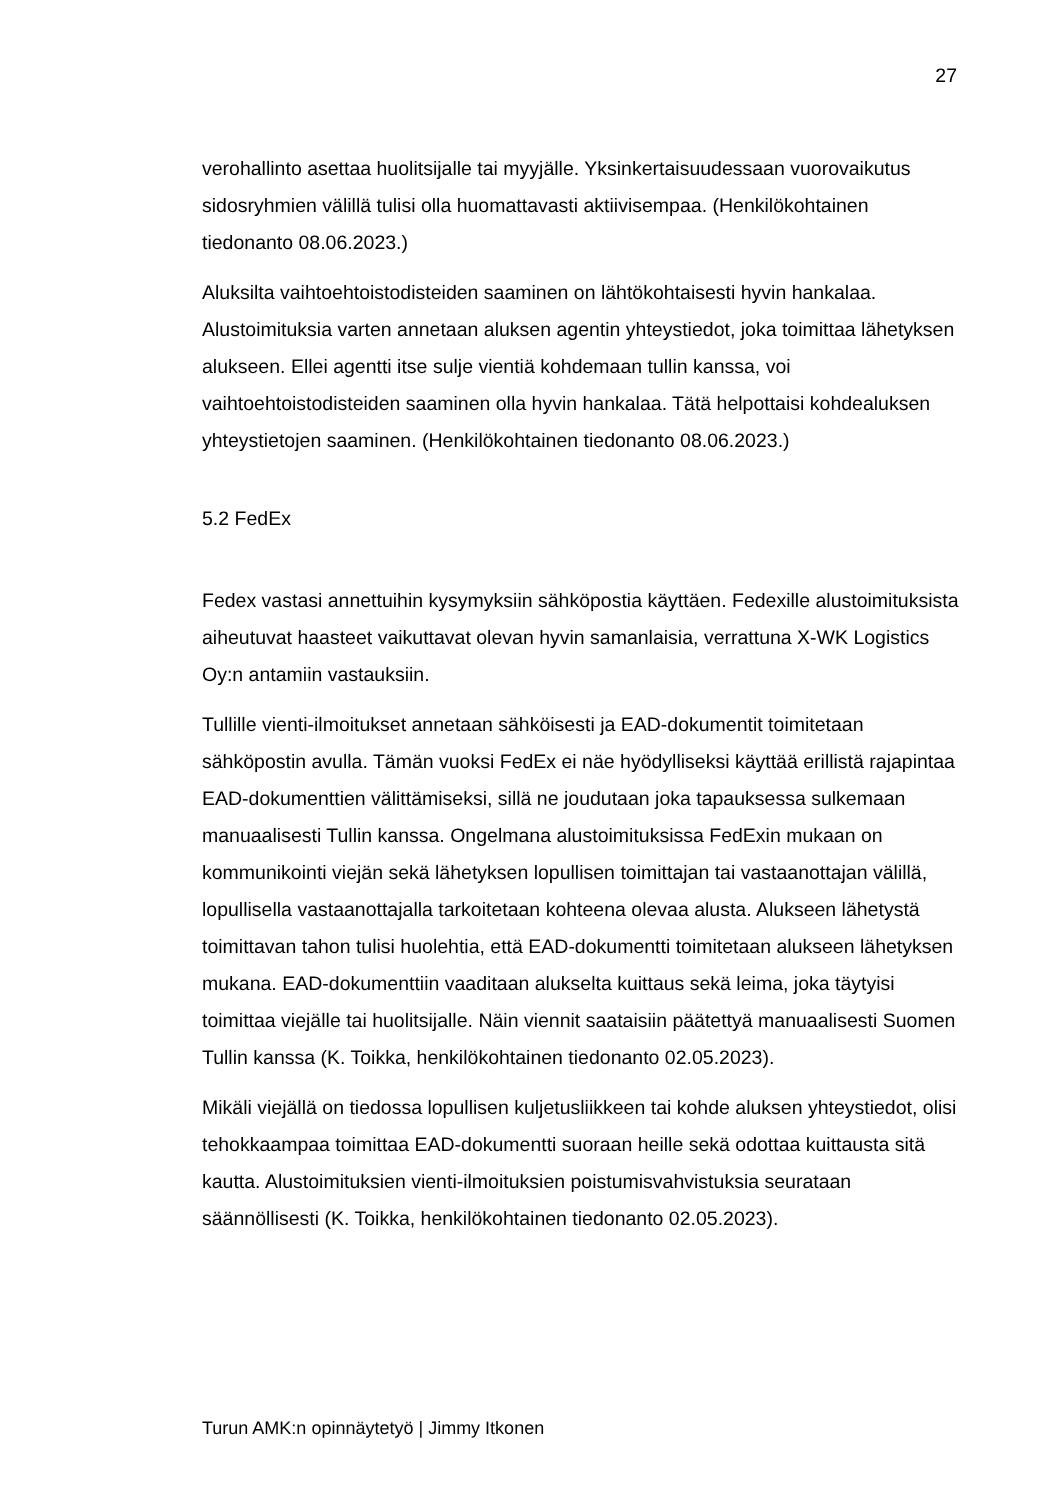27
verohallinto asettaa huolitsijalle tai myyjälle. Yksinkertaisuudessaan vuorovaikutus sidosryhmien välillä tulisi olla huomattavasti aktiivisempaa. (Henkilökohtainen tiedonanto 08.06.2023.)
Aluksilta vaihtoehtoistodisteiden saaminen on lähtökohtaisesti hyvin hankalaa. Alustoimituksia varten annetaan aluksen agentin yhteystiedot, joka toimittaa lähetyksen alukseen. Ellei agentti itse sulje vientiä kohdemaan tullin kanssa, voi vaihtoehtoistodisteiden saaminen olla hyvin hankalaa. Tätä helpottaisi kohdealuksen yhteystietojen saaminen. (Henkilökohtainen tiedonanto 08.06.2023.)
5.2 FedEx
Fedex vastasi annettuihin kysymyksiin sähköpostia käyttäen. Fedexille alustoimituksista aiheutuvat haasteet vaikuttavat olevan hyvin samanlaisia, verrattuna X-WK Logistics Oy:n antamiin vastauksiin.
Tullille vienti-ilmoitukset annetaan sähköisesti ja EAD-dokumentit toimitetaan sähköpostin avulla. Tämän vuoksi FedEx ei näe hyödylliseksi käyttää erillistä rajapintaa EAD-dokumenttien välittämiseksi, sillä ne joudutaan joka tapauksessa sulkemaan manuaalisesti Tullin kanssa. Ongelmana alustoimituksissa FedExin mukaan on kommunikointi viejän sekä lähetyksen lopullisen toimittajan tai vastaanottajan välillä, lopullisella vastaanottajalla tarkoitetaan kohteena olevaa alusta. Alukseen lähetystä toimittavan tahon tulisi huolehtia, että EAD-dokumentti toimitetaan alukseen lähetyksen mukana. EAD-dokumenttiin vaaditaan alukselta kuittaus sekä leima, joka täytyisi toimittaa viejälle tai huolitsijalle. Näin viennit saataisiin päätettyä manuaalisesti Suomen Tullin kanssa (K. Toikka, henkilökohtainen tiedonanto 02.05.2023).
Mikäli viejällä on tiedossa lopullisen kuljetusliikkeen tai kohde aluksen yhteystiedot, olisi tehokkaampaa toimittaa EAD-dokumentti suoraan heille sekä odottaa kuittausta sitä kautta. Alustoimituksien vienti-ilmoituksien poistumisvahvistuksia seurataan säännöllisesti (K. Toikka, henkilökohtainen tiedonanto 02.05.2023).
Turun AMK:n opinnäytetyö | Jimmy Itkonen